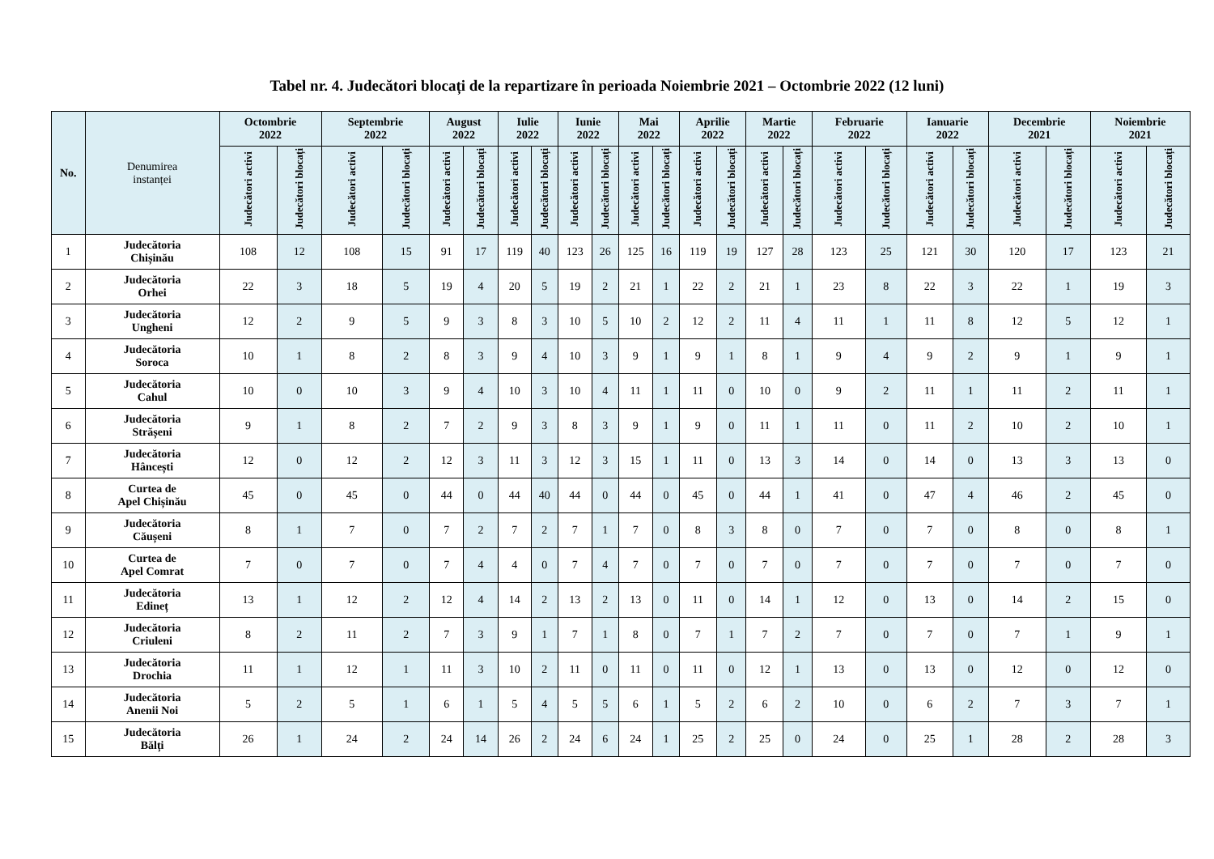Tabel nr. 4. Judecători blocați de la repartizare în perioada Noiembrie 2021 – Octombrie 2022 (12 luni)
| No. | Denumirea instanței | Octombrie 2022 | | Septembrie 2022 | | August 2022 | | Iulie 2022 | | Iunie 2022 | | Mai 2022 | | Aprilie 2022 | | Martie 2022 | | Februarie 2022 | | Ianuarie 2022 | | Decembrie 2021 | | Noiembrie 2021 | |
| --- | --- | --- | --- | --- | --- | --- | --- | --- | --- | --- | --- | --- | --- | --- | --- | --- | --- | --- | --- | --- | --- | --- | --- | --- | --- |
| | | Judecători activi | Judecători blocați | Judecători activi | Judecători blocați | Judecători activi | Judecători blocați | Judecători activi | Judecători blocați | Judecători activi | Judecători blocați | Judecători activi | Judecători blocați | Judecători activi | Judecători blocați | Judecători activi | Judecători blocați | Judecători activi | Judecători blocați | Judecători activi | Judecători blocați | Judecători activi | Judecători blocați | Judecători activi | Judecători blocați |
| 1 | Judecătoria Chișinău | 108 | 12 | 108 | 15 | 91 | 17 | 119 | 40 | 123 | 26 | 125 | 16 | 119 | 19 | 127 | 28 | 123 | 25 | 121 | 30 | 120 | 17 | 123 | 21 |
| 2 | Judecătoria Orhei | 22 | 3 | 18 | 5 | 19 | 4 | 20 | 5 | 19 | 2 | 21 | 1 | 22 | 2 | 21 | 1 | 23 | 8 | 22 | 3 | 22 | 1 | 19 | 3 |
| 3 | Judecătoria Ungheni | 12 | 2 | 9 | 5 | 9 | 3 | 8 | 3 | 10 | 5 | 10 | 2 | 12 | 2 | 11 | 4 | 11 | 1 | 11 | 8 | 12 | 5 | 12 | 1 |
| 4 | Judecătoria Soroca | 10 | 1 | 8 | 2 | 8 | 3 | 9 | 4 | 10 | 3 | 9 | 1 | 9 | 1 | 8 | 1 | 9 | 4 | 9 | 2 | 9 | 1 | 9 | 1 |
| 5 | Judecătoria Cahul | 10 | 0 | 10 | 3 | 9 | 4 | 10 | 3 | 10 | 4 | 11 | 1 | 11 | 0 | 10 | 0 | 9 | 2 | 11 | 1 | 11 | 2 | 11 | 1 |
| 6 | Judecătoria Strășeni | 9 | 1 | 8 | 2 | 7 | 2 | 9 | 3 | 8 | 3 | 9 | 1 | 9 | 0 | 11 | 1 | 11 | 0 | 11 | 2 | 10 | 2 | 10 | 1 |
| 7 | Judecătoria Hâncești | 12 | 0 | 12 | 2 | 12 | 3 | 11 | 3 | 12 | 3 | 15 | 1 | 11 | 0 | 13 | 3 | 14 | 0 | 14 | 0 | 13 | 3 | 13 | 0 |
| 8 | Curtea de Apel Chișinău | 45 | 0 | 45 | 0 | 44 | 0 | 44 | 40 | 44 | 0 | 44 | 0 | 45 | 0 | 44 | 1 | 41 | 0 | 47 | 4 | 46 | 2 | 45 | 0 |
| 9 | Judecătoria Căușeni | 8 | 1 | 7 | 0 | 7 | 2 | 7 | 2 | 7 | 1 | 7 | 0 | 8 | 3 | 8 | 0 | 7 | 0 | 7 | 0 | 8 | 0 | 8 | 1 |
| 10 | Curtea de Apel Comrat | 7 | 0 | 7 | 0 | 7 | 4 | 4 | 0 | 7 | 4 | 7 | 0 | 7 | 0 | 7 | 0 | 7 | 0 | 7 | 0 | 7 | 0 | 7 | 0 |
| 11 | Judecătoria Edineț | 13 | 1 | 12 | 2 | 12 | 4 | 14 | 2 | 13 | 2 | 13 | 0 | 11 | 0 | 14 | 1 | 12 | 0 | 13 | 0 | 14 | 2 | 15 | 0 |
| 12 | Judecătoria Criuleni | 8 | 2 | 11 | 2 | 7 | 3 | 9 | 1 | 7 | 1 | 8 | 0 | 7 | 1 | 7 | 2 | 7 | 0 | 7 | 0 | 7 | 1 | 9 | 1 |
| 13 | Judecătoria Drochia | 11 | 1 | 12 | 1 | 11 | 3 | 10 | 2 | 11 | 0 | 11 | 0 | 11 | 0 | 12 | 1 | 13 | 0 | 13 | 0 | 12 | 0 | 12 | 0 |
| 14 | Judecătoria Anenii Noi | 5 | 2 | 5 | 1 | 6 | 1 | 5 | 4 | 5 | 5 | 6 | 1 | 5 | 2 | 6 | 2 | 10 | 0 | 6 | 2 | 7 | 3 | 7 | 1 |
| 15 | Judecătoria Bălți | 26 | 1 | 24 | 2 | 24 | 14 | 26 | 2 | 24 | 6 | 24 | 1 | 25 | 2 | 25 | 0 | 24 | 0 | 25 | 1 | 28 | 2 | 28 | 3 |